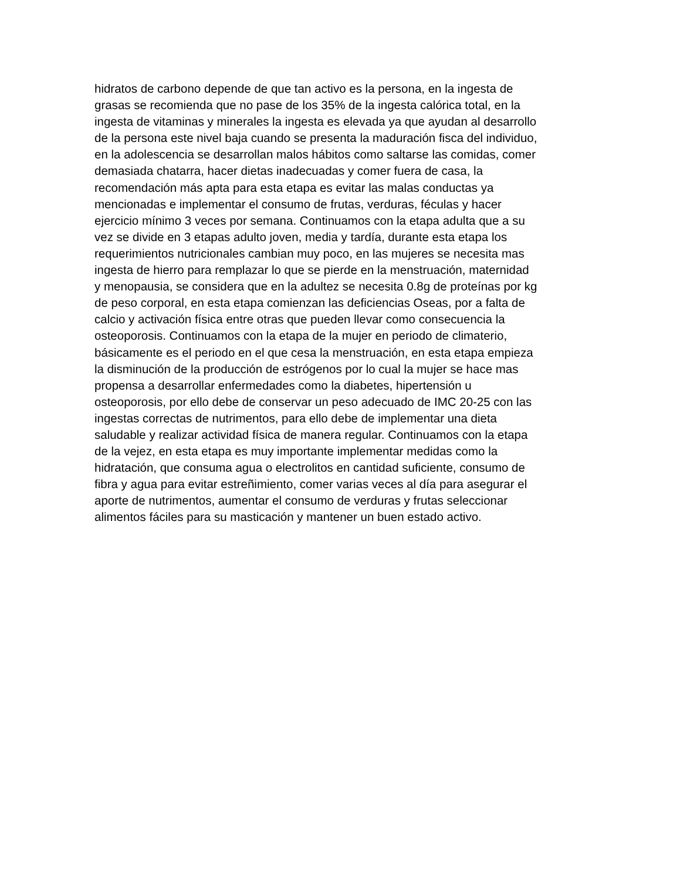hidratos de carbono depende de que tan activo es la persona, en la ingesta de
grasas se recomienda que no pase de los 35% de la ingesta calórica total, en la
ingesta de vitaminas y minerales la ingesta es elevada ya que ayudan al desarrollo
de la persona este nivel baja cuando se presenta la maduración fisca del individuo,
en la adolescencia se desarrollan malos hábitos como saltarse las comidas, comer
demasiada chatarra, hacer dietas inadecuadas y comer fuera de casa, la
recomendación más apta para esta etapa es evitar las malas conductas ya
mencionadas e implementar el consumo de frutas, verduras, féculas y hacer
ejercicio mínimo 3 veces por semana. Continuamos con la etapa adulta que a su
vez se divide en 3 etapas adulto joven, media y tardía, durante esta etapa los
requerimientos nutricionales cambian muy poco, en las mujeres se necesita mas
ingesta de hierro para remplazar lo que se pierde en la menstruación, maternidad
y menopausia, se considera que en la adultez se necesita 0.8g de proteínas por kg
de peso corporal, en esta etapa comienzan las deficiencias Oseas, por a falta de
calcio y activación física entre otras que pueden llevar como consecuencia la
osteoporosis. Continuamos con la etapa de la mujer en periodo de climaterio,
básicamente es el periodo en el que cesa la menstruación, en esta etapa empieza
la disminución de la producción de estrógenos por lo cual la mujer se hace mas
propensa a desarrollar enfermedades como la diabetes, hipertensión u
osteoporosis, por ello debe de conservar un peso adecuado de IMC 20-25 con las
ingestas correctas de nutrimentos, para ello debe de implementar una dieta
saludable y realizar actividad física de manera regular. Continuamos con la etapa
de la vejez, en esta etapa es muy importante implementar medidas como la
hidratación, que consuma agua o electrolitos en cantidad suficiente, consumo de
fibra y agua para evitar estreñimiento, comer varias veces al día para asegurar el
aporte de nutrimentos, aumentar el consumo de verduras y frutas seleccionar
alimentos fáciles para su masticación y mantener un buen estado activo.